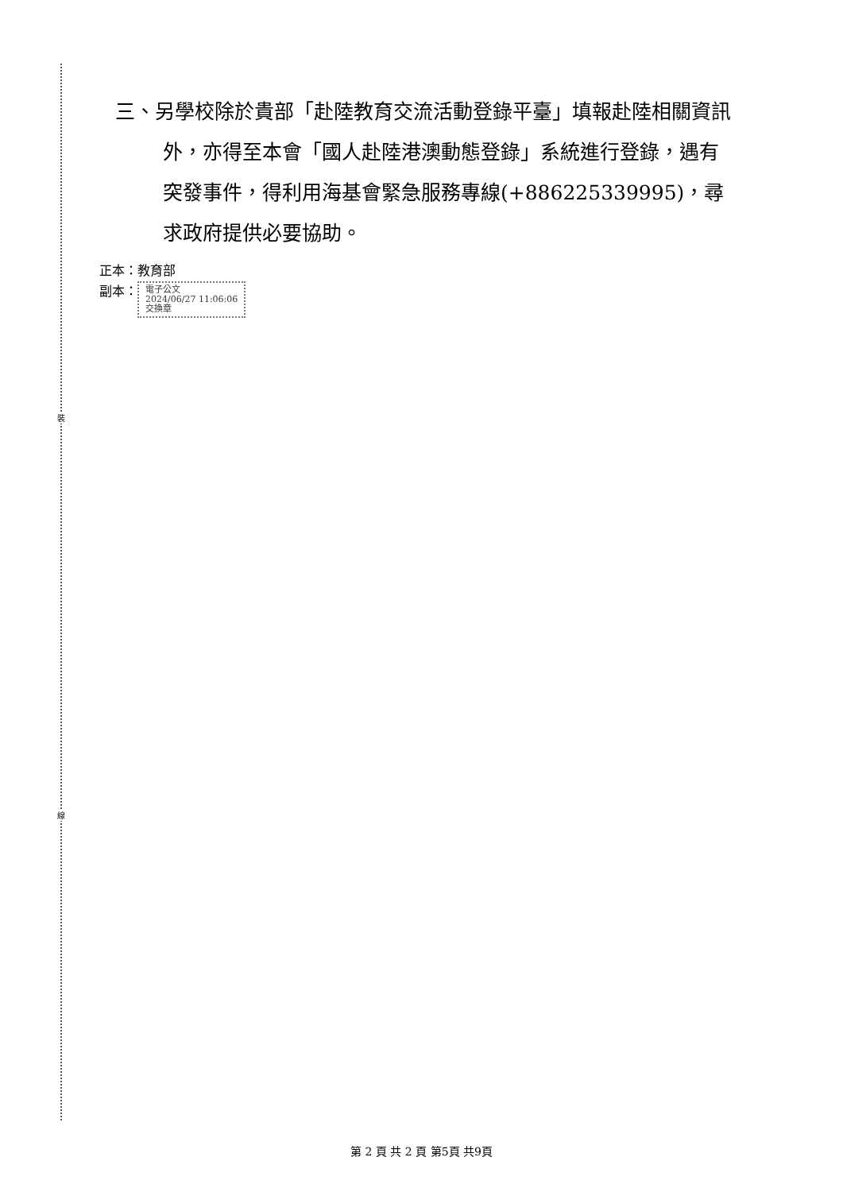裝
線
三、另學校除於貴部「赴陸教育交流活動登錄平臺」填報赴陸相關資訊外，亦得至本會「國人赴陸港澳動態登錄」系統進行登錄，遇有突發事件，得利用海基會緊急服務專線(+886225339995)，尋求政府提供必要協助。
正本：教育部
副本： 電子公文
2024/06/27 11:06:06
交換章
第 2 頁 共 2 頁 第5頁 共9頁